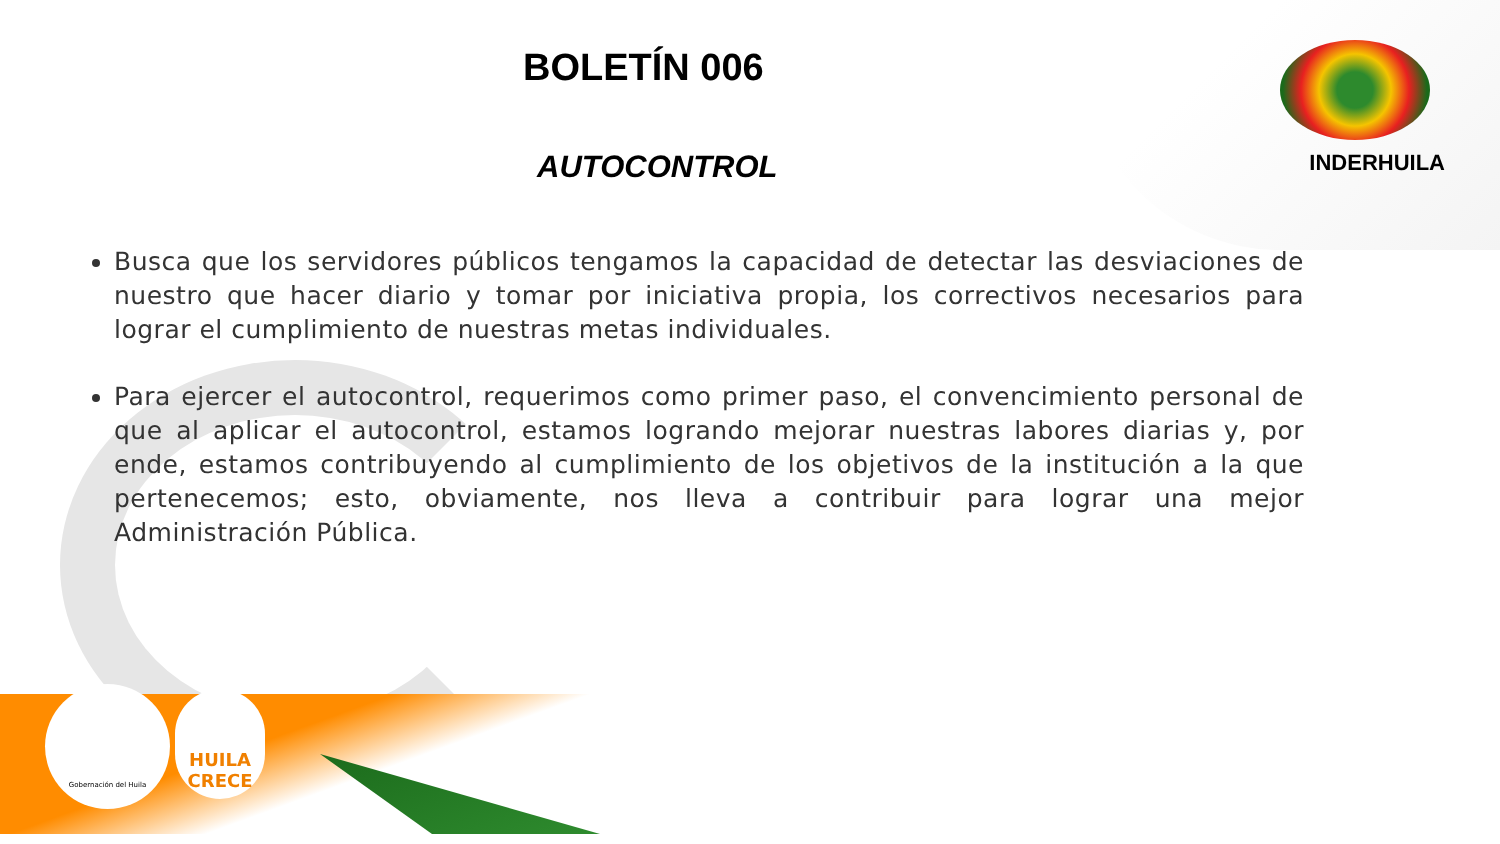INDERHUILA
Gobernación del Huila
HUILA CRECE
BOLETÍN 006
AUTOCONTROL
Busca que los servidores públicos tengamos la capacidad de detectar las desviaciones de nuestro que hacer diario y tomar por iniciativa propia, los correctivos necesarios para lograr el cumplimiento de nuestras metas individuales.
Para ejercer el autocontrol, requerimos como primer paso, el convencimiento personal de que al aplicar el autocontrol, estamos logrando mejorar nuestras labores diarias y, por ende, estamos contribuyendo al cumplimiento de los objetivos de la institución a la que pertenecemos; esto, obviamente, nos lleva a contribuir para lograr una mejor Administración Pública.